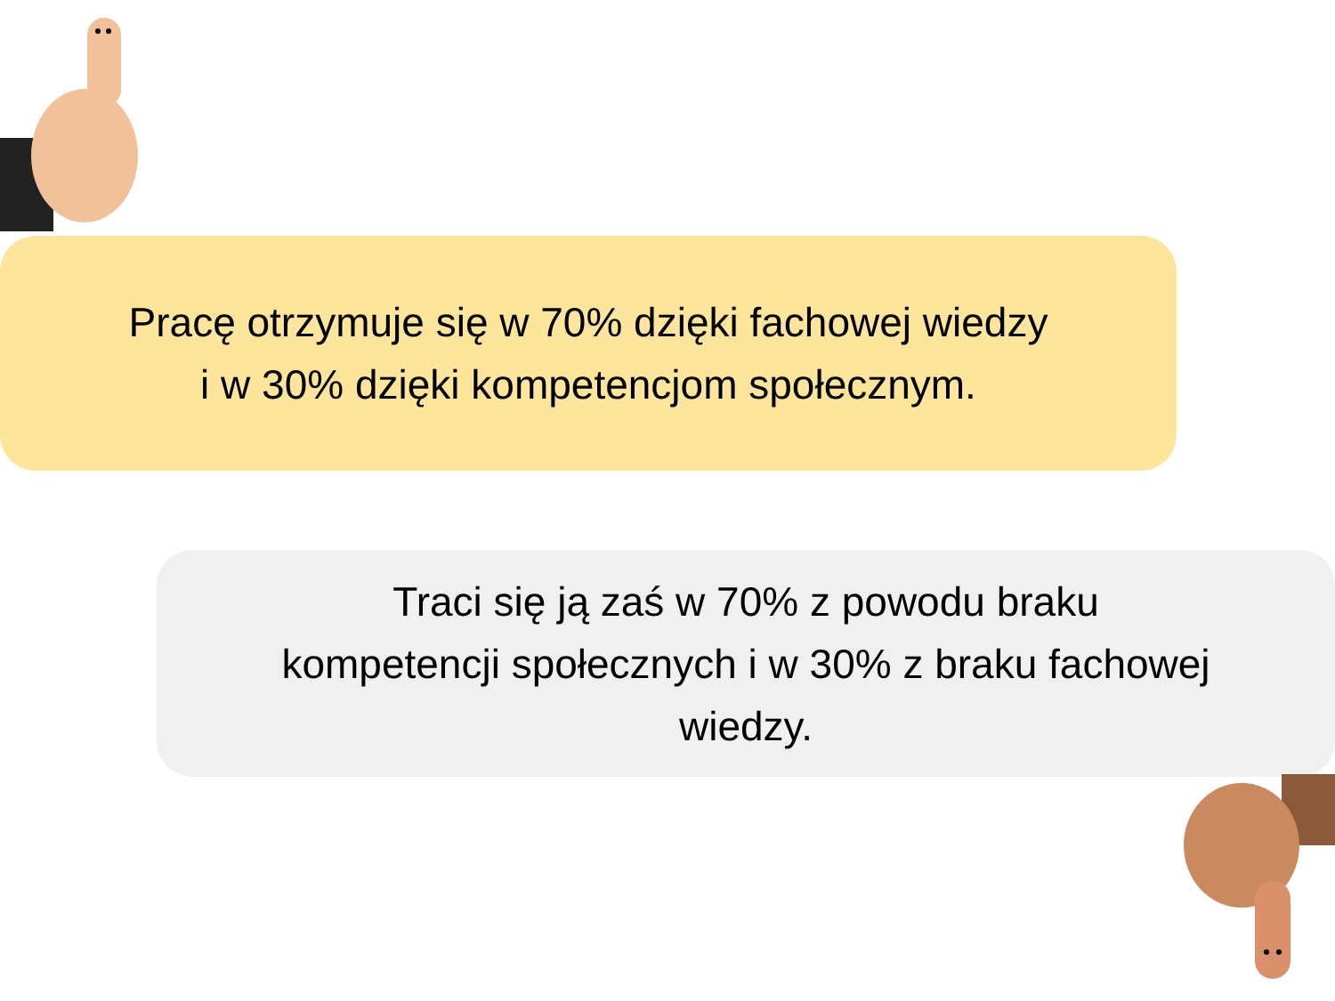Pracę otrzymuje się w 70% dzięki fachowej wiedzy
i w 30% dzięki kompetencjom społecznym.
Traci się ją zaś w 70% z powodu braku
kompetencji społecznych i w 30% z braku fachowej
wiedzy.